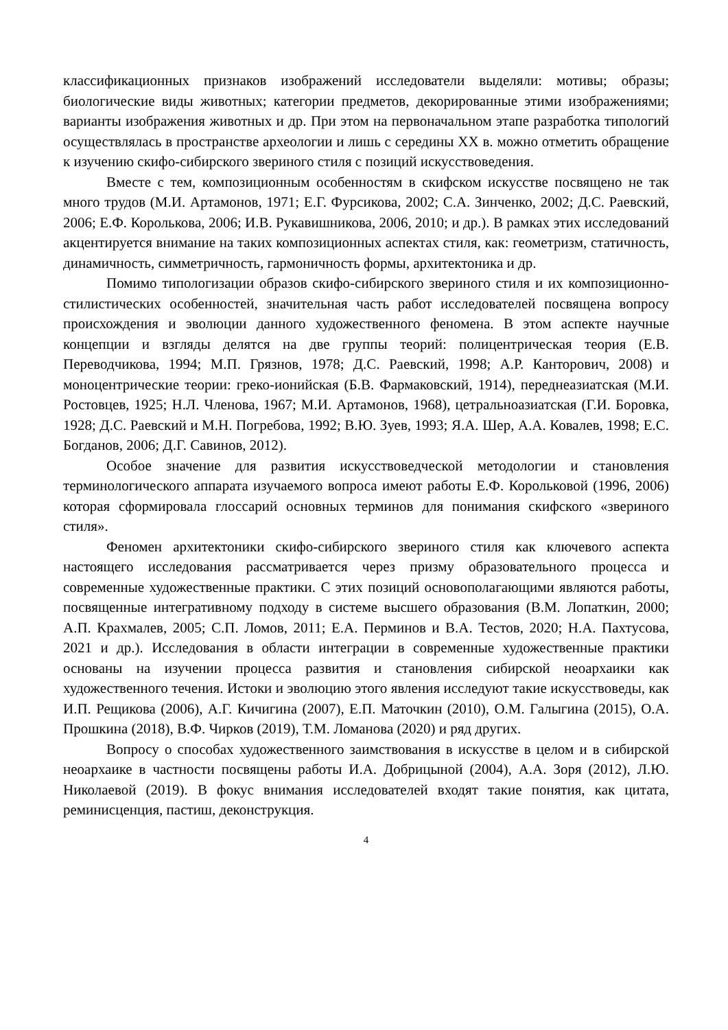классификационных признаков изображений исследователи выделяли: мотивы; образы; биологические виды животных; категории предметов, декорированные этими изображениями; варианты изображения животных и др. При этом на первоначальном этапе разработка типологий осуществлялась в пространстве археологии и лишь с середины XX в. можно отметить обращение к изучению скифо-сибирского звериного стиля с позиций искусствоведения.
Вместе с тем, композиционным особенностям в скифском искусстве посвящено не так много трудов (М.И. Артамонов, 1971; Е.Г. Фурсикова, 2002; С.А. Зинченко, 2002; Д.С. Раевский, 2006; Е.Ф. Королькова, 2006; И.В. Рукавишникова, 2006, 2010; и др.). В рамках этих исследований акцентируется внимание на таких композиционных аспектах стиля, как: геометризм, статичность, динамичность, симметричность, гармоничность формы, архитектоника и др.
Помимо типологизации образов скифо-сибирского звериного стиля и их композиционно-стилистических особенностей, значительная часть работ исследователей посвящена вопросу происхождения и эволюции данного художественного феномена. В этом аспекте научные концепции и взгляды делятся на две группы теорий: полицентрическая теория (Е.В. Переводчикова, 1994; М.П. Грязнов, 1978; Д.С. Раевский, 1998; А.Р. Канторович, 2008) и моноцентрические теории: греко-ионийская (Б.В. Фармаковский, 1914), переднеазиатская (М.И. Ростовцев, 1925; Н.Л. Членова, 1967; М.И. Артамонов, 1968), цетральноазиатская (Г.И. Боровка, 1928; Д.С. Раевский и М.Н. Погребова, 1992; В.Ю. Зуев, 1993; Я.А. Шер, А.А. Ковалев, 1998; Е.С. Богданов, 2006; Д.Г. Савинов, 2012).
Особое значение для развития искусствоведческой методологии и становления терминологического аппарата изучаемого вопроса имеют работы Е.Ф. Корольковой (1996, 2006) которая сформировала глоссарий основных терминов для понимания скифского «звериного стиля».
Феномен архитектоники скифо-сибирского звериного стиля как ключевого аспекта настоящего исследования рассматривается через призму образовательного процесса и современные художественные практики. С этих позиций основополагающими являются работы, посвященные интегративному подходу в системе высшего образования (В.М. Лопаткин, 2000; А.П. Крахмалев, 2005; С.П. Ломов, 2011; Е.А. Перминов и В.А. Тестов, 2020; Н.А. Пахтусова, 2021 и др.). Исследования в области интеграции в современные художественные практики основаны на изучении процесса развития и становления сибирской неоархаики как художественного течения. Истоки и эволюцию этого явления исследуют такие искусствоведы, как И.П. Рещикова (2006), А.Г. Кичигина (2007), Е.П. Маточкин (2010), О.М. Галыгина (2015), О.А. Прошкина (2018), В.Ф. Чирков (2019), Т.М. Ломанова (2020) и ряд других.
Вопросу о способах художественного заимствования в искусстве в целом и в сибирской неоархаике в частности посвящены работы И.А. Добрицыной (2004), А.А. Зоря (2012), Л.Ю. Николаевой (2019). В фокус внимания исследователей входят такие понятия, как цитата, реминисценция, пастиш, деконструкция.
4